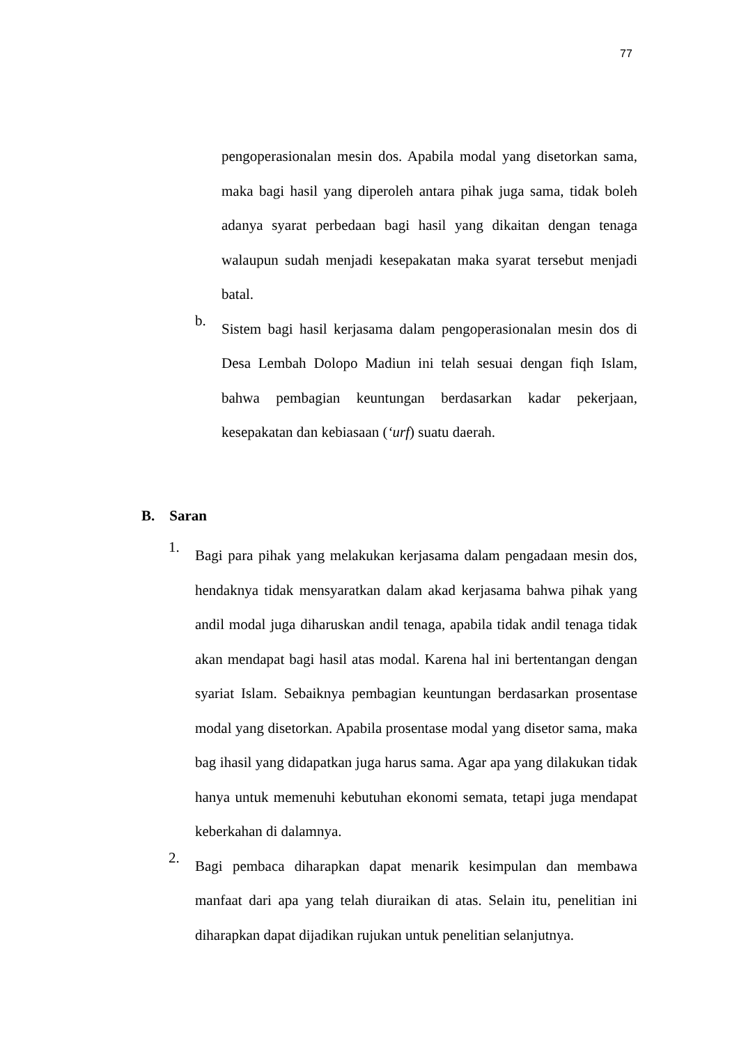77
pengoperasionalan mesin dos. Apabila modal yang disetorkan sama, maka bagi hasil yang diperoleh antara pihak juga sama, tidak boleh adanya syarat perbedaan bagi hasil yang dikaitan dengan tenaga walaupun sudah menjadi kesepakatan maka syarat tersebut menjadi batal.
b.
Sistem bagi hasil kerjasama dalam pengoperasionalan mesin dos di Desa Lembah Dolopo Madiun ini telah sesuai dengan fiqh Islam, bahwa pembagian keuntungan berdasarkan kadar pekerjaan, kesepakatan dan kebiasaan (‘urf) suatu daerah.
B. Saran
1.
Bagi para pihak yang melakukan kerjasama dalam pengadaan mesin dos, hendaknya tidak mensyaratkan dalam akad kerjasama bahwa pihak yang andil modal juga diharuskan andil tenaga, apabila tidak andil tenaga tidak akan mendapat bagi hasil atas modal. Karena hal ini bertentangan dengan syariat Islam. Sebaiknya pembagian keuntungan berdasarkan prosentase modal yang disetorkan. Apabila prosentase modal yang disetor sama, maka bag ihasil yang didapatkan juga harus sama. Agar apa yang dilakukan tidak hanya untuk memenuhi kebutuhan ekonomi semata, tetapi juga mendapat keberkahan di dalamnya.
2.
Bagi pembaca diharapkan dapat menarik kesimpulan dan membawa manfaat dari apa yang telah diuraikan di atas. Selain itu, penelitian ini diharapkan dapat dijadikan rujukan untuk penelitian selanjutnya.